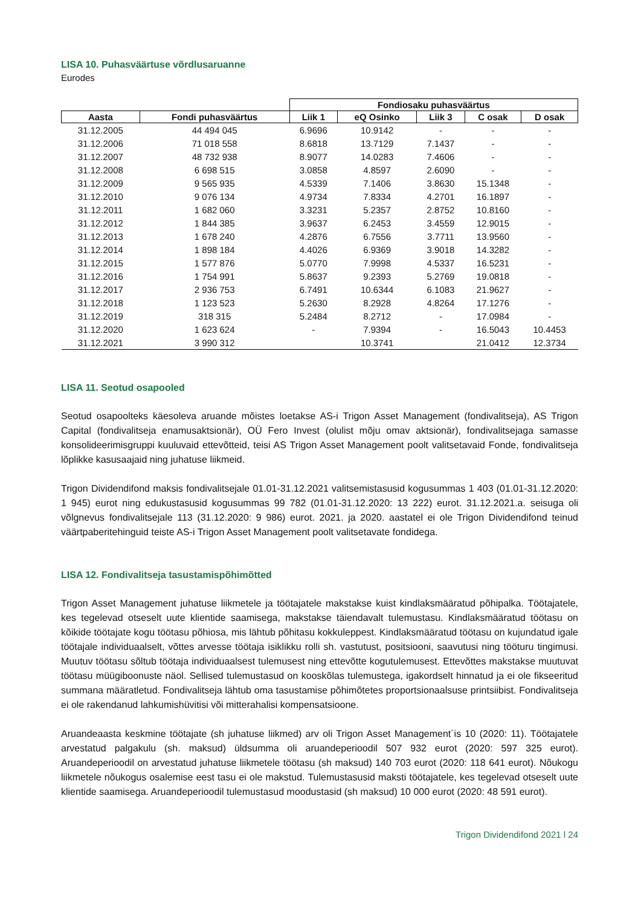LISA 10. Puhasväärtuse võrdlusaruanne
Eurodes
| | | Fondiosaku puhasväärtus | | | | |
| --- | --- | --- | --- | --- | --- | --- |
| Aasta | Fondi puhasväärtus | Liik 1 | eQ Osinko | Liik 3 | C osak | D osak |
| 31.12.2005 | 44 494 045 | 6.9696 | 10.9142 | - | - | - |
| 31.12.2006 | 71 018 558 | 8.6818 | 13.7129 | 7.1437 | - | - |
| 31.12.2007 | 48 732 938 | 8.9077 | 14.0283 | 7.4606 | - | - |
| 31.12.2008 | 6 698 515 | 3.0858 | 4.8597 | 2.6090 | - | - |
| 31.12.2009 | 9 565 935 | 4.5339 | 7.1406 | 3.8630 | 15.1348 | - |
| 31.12.2010 | 9 076 134 | 4.9734 | 7.8334 | 4.2701 | 16.1897 | - |
| 31.12.2011 | 1 682 060 | 3.3231 | 5.2357 | 2.8752 | 10.8160 | - |
| 31.12.2012 | 1 844 385 | 3.9637 | 6.2453 | 3.4559 | 12.9015 | - |
| 31.12.2013 | 1 678 240 | 4.2876 | 6.7556 | 3.7711 | 13.9560 | - |
| 31.12.2014 | 1 898 184 | 4.4026 | 6.9369 | 3.9018 | 14.3282 | - |
| 31.12.2015 | 1 577 876 | 5.0770 | 7.9998 | 4.5337 | 16.5231 | - |
| 31.12.2016 | 1 754 991 | 5.8637 | 9.2393 | 5.2769 | 19.0818 | - |
| 31.12.2017 | 2 936 753 | 6.7491 | 10.6344 | 6.1083 | 21.9627 | - |
| 31.12.2018 | 1 123 523 | 5.2630 | 8.2928 | 4.8264 | 17.1276 | - |
| 31.12.2019 | 318 315 | 5.2484 | 8.2712 | - | 17.0984 | - |
| 31.12.2020 | 1 623 624 | - | 7.9394 | - | 16.5043 | 10.4453 |
| 31.12.2021 | 3 990 312 | | 10.3741 | | 21.0412 | 12.3734 |
LISA 11. Seotud osapooled
Seotud osapoolteks käesoleva aruande mõistes loetakse AS-i Trigon Asset Management (fondivalitseja), AS Trigon Capital (fondivalitseja enamusaktsionär), OÜ Fero Invest (olulist mõju omav aktsionär), fondivalitsejaga samasse konsolideerimisgruppi kuuluvaid ettevõtteid, teisi AS Trigon Asset Management poolt valitsetavaid Fonde, fondivalitseja lõplikke kasusaajaid ning juhatuse liikmeid.
Trigon Dividendifond maksis fondivalitsejale 01.01-31.12.2021 valitsemistasusid kogusummas 1 403 (01.01-31.12.2020: 1 945) eurot ning edukustasusid kogusummas 99 782 (01.01-31.12.2020: 13 222) eurot. 31.12.2021.a. seisuga oli võlgnevus fondivalitsejale 113 (31.12.2020: 9 986) eurot. 2021. ja 2020. aastatel ei ole Trigon Dividendifond teinud väärtpaberitehinguid teiste AS-i Trigon Asset Management poolt valitsetavate fondidega.
LISA 12. Fondivalitseja tasustamispõhimõtted
Trigon Asset Management juhatuse liikmetele ja töötajatele makstakse kuist kindlaksmääratud põhipalka. Töötajatele, kes tegelevad otseselt uute klientide saamisega, makstakse täiendavalt tulemustasu. Kindlaksmääratud töötasu on kõikide töötajate kogu töötasu põhiosa, mis lähtub põhitasu kokkuleppest. Kindlaksmääratud töötasu on kujundatud igale töötajale individuaalselt, võttes arvesse töötaja isiklikku rolli sh. vastutust, positsiooni, saavutusi ning tööturu tingimusi. Muutuv töötasu sõltub töötaja individuaalsest tulemusest ning ettevõtte kogutulemusest. Ettevõttes makstakse muutuvat töötasu müügiboonuste näol. Sellised tulemustasud on kooskõlas tulemustega, igakordselt hinnatud ja ei ole fikseeritud summana määratletud. Fondivalitseja lähtub oma tasustamise põhimõtetes proportsionaalsuse printsiibist. Fondivalitseja ei ole rakendanud lahkumishüvitisi või mitterahalisi kompensatsioone.
Aruandeaasta keskmine töötajate (sh juhatuse liikmed) arv oli Trigon Asset Management´is 10 (2020: 11). Töötajatele arvestatud palgakulu (sh. maksud) üldsumma oli aruandeperioodil 507 932 eurot (2020: 597 325 eurot). Aruandeperioodil on arvestatud juhatuse liikmetele töötasu (sh maksud) 140 703 eurot (2020: 118 641 eurot). Nõukogu liikmetele nõukogus osalemise eest tasu ei ole makstud. Tulemustasusid maksti töötajatele, kes tegelevad otseselt uute klientide saamisega. Aruandeperioodil tulemustasud moodustasid (sh maksud) 10 000 eurot (2020: 48 591 eurot).
Trigon Dividendifond 2021 l 24